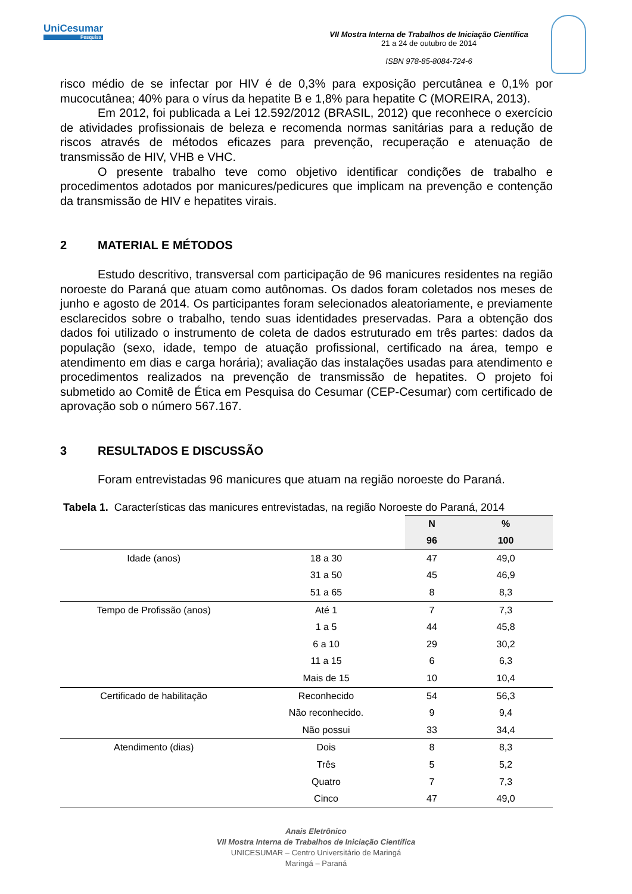UniCesumar
Pesquisa
VII Mostra Interna de Trabalhos de Iniciação Científica
21 a 24 de outubro de 2014
ISBN 978-85-8084-724-6
risco médio de se infectar por HIV é de 0,3% para exposição percutânea e 0,1% por mucocutânea; 40% para o vírus da hepatite B e 1,8% para hepatite C (MOREIRA, 2013).
Em 2012, foi publicada a Lei 12.592/2012 (BRASIL, 2012) que reconhece o exercício de atividades profissionais de beleza e recomenda normas sanitárias para a redução de riscos através de métodos eficazes para prevenção, recuperação e atenuação de transmissão de HIV, VHB e VHC.
O presente trabalho teve como objetivo identificar condições de trabalho e procedimentos adotados por manicures/pedicures que implicam na prevenção e contenção da transmissão de HIV e hepatites virais.
2 MATERIAL E MÉTODOS
Estudo descritivo, transversal com participação de 96 manicures residentes na região noroeste do Paraná que atuam como autônomas. Os dados foram coletados nos meses de junho e agosto de 2014. Os participantes foram selecionados aleatoriamente, e previamente esclarecidos sobre o trabalho, tendo suas identidades preservadas. Para a obtenção dos dados foi utilizado o instrumento de coleta de dados estruturado em três partes: dados da população (sexo, idade, tempo de atuação profissional, certificado na área, tempo e atendimento em dias e carga horária); avaliação das instalações usadas para atendimento e procedimentos realizados na prevenção de transmissão de hepatites. O projeto foi submetido ao Comitê de Ética em Pesquisa do Cesumar (CEP-Cesumar) com certificado de aprovação sob o número 567.167.
3 RESULTADOS E DISCUSSÃO
Foram entrevistadas 96 manicures que atuam na região noroeste do Paraná.
Tabela 1. Características das manicures entrevistadas, na região Noroeste do Paraná, 2014
| | | N | % |
| --- | --- | --- | --- |
| | | 96 | 100 |
| Idade (anos) | 18 a 30 | 47 | 49,0 |
| | 31 a 50 | 45 | 46,9 |
| | 51 a 65 | 8 | 8,3 |
| Tempo de Profissão (anos) | Até 1 | 7 | 7,3 |
| | 1 a 5 | 44 | 45,8 |
| | 6 a 10 | 29 | 30,2 |
| | 11 a 15 | 6 | 6,3 |
| | Mais de 15 | 10 | 10,4 |
| Certificado de habilitação | Reconhecido | 54 | 56,3 |
| | Não reconhecido. | 9 | 9,4 |
| | Não possui | 33 | 34,4 |
| Atendimento (dias) | Dois | 8 | 8,3 |
| | Três | 5 | 5,2 |
| | Quatro | 7 | 7,3 |
| | Cinco | 47 | 49,0 |
Anais Eletrônico
VII Mostra Interna de Trabalhos de Iniciação Científica
UNICESUMAR – Centro Universitário de Maringá
Maringá – Paraná